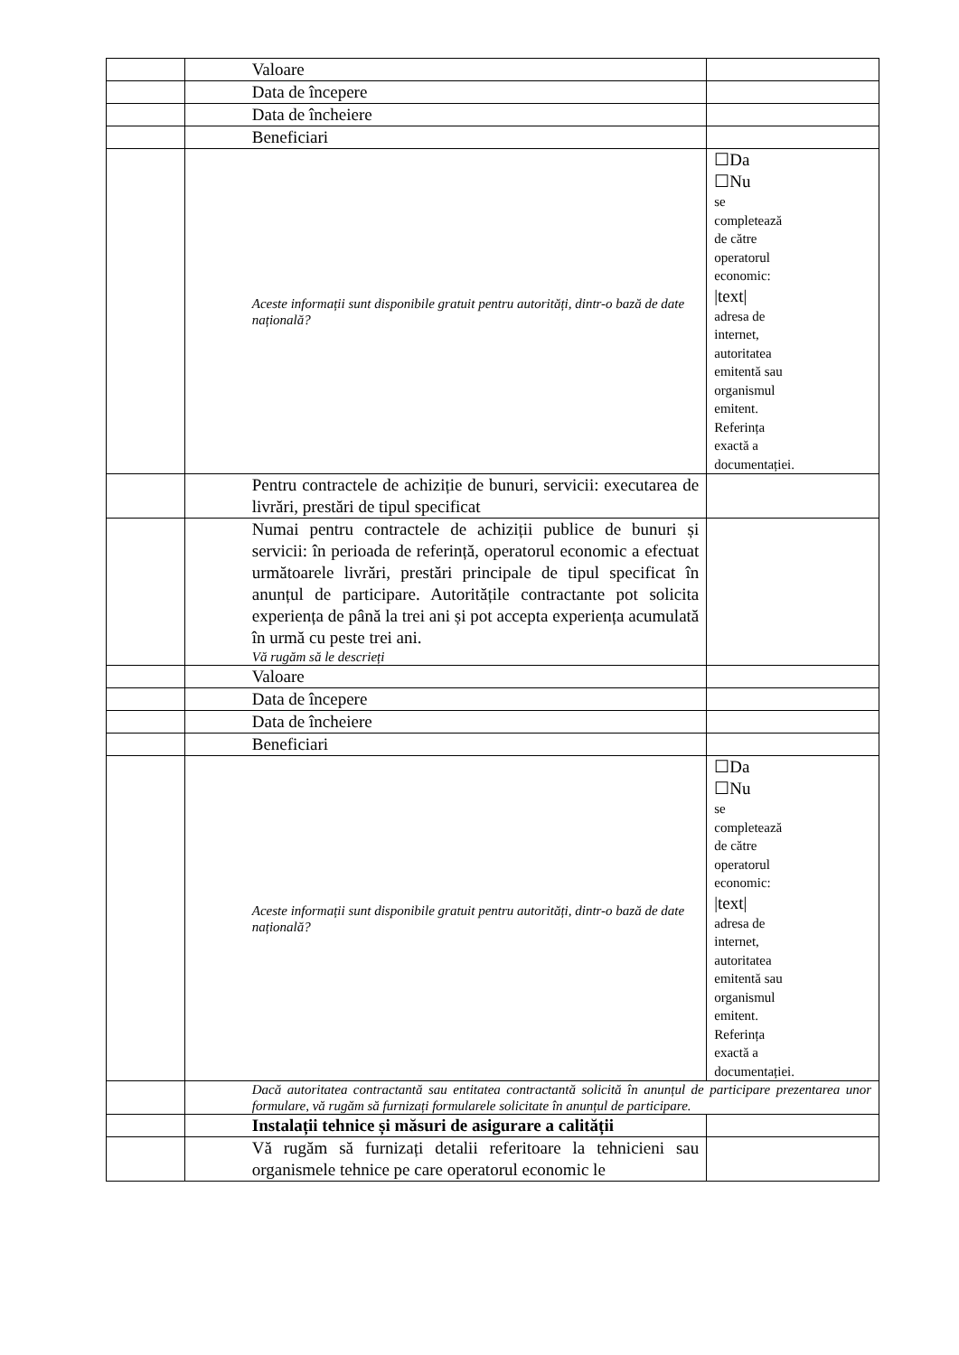| | Valoare | |
| | Data de începere | |
| | Data de încheiere | |
| | Beneficiari | |
| | Aceste informații sunt disponibile gratuit pentru autorități, dintr-o bază de date națională? | ☐Da ☐Nu se completează de către operatorul economic: /text/ adresa de internet, autoritatea emitentă sau organismul emitent. Referința exactă a documentației. |
| | Pentru contractele de achiziție de bunuri, servicii: executarea de livrări, prestări de tipul specificat | |
| | Numai pentru contractele de achiziții publice de bunuri și servicii: în perioada de referință, operatorul economic a efectuat următoarele livrări, prestări principale de tipul specificat în anunțul de participare. Autoritățile contractante pot solicita experiența de până la trei ani și pot accepta experiența acumulată în urmă cu peste trei ani. Vă rugăm să le descrieți | |
| | Valoare | |
| | Data de începere | |
| | Data de încheiere | |
| | Beneficiari | |
| | Aceste informații sunt disponibile gratuit pentru autorități, dintr-o bază de date națională? | ☐Da ☐Nu se completează de către operatorul economic: /text/ adresa de internet, autoritatea emitentă sau organismul emitent. Referința exactă a documentației. |
| | Dacă autoritatea contractantă sau entitatea contractantă solicită în anunțul de participare prezentarea unor formulare, vă rugăm să furnizați formularele solicitate în anunțul de participare. | |
| | Instalații tehnice și măsuri de asigurare a calității | |
| | Vă rugăm să furnizați detalii referitoare la tehnicieni sau organismele tehnice pe care operatorul economic le | |